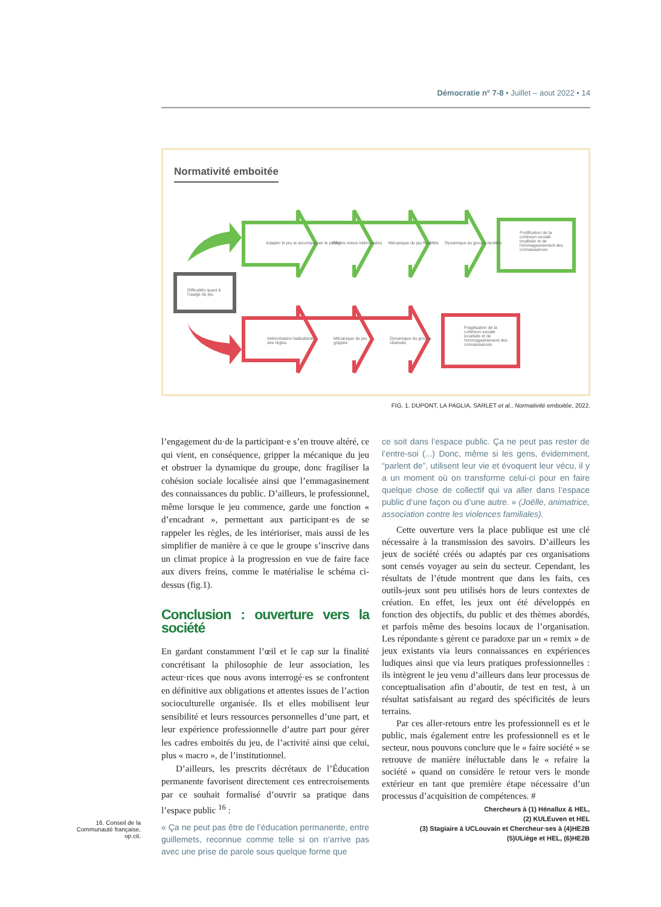Démocratie n° 7-8 • Juillet – aout 2022 • 14
Normativité emboitée
Adapter le jeu et accompagner le public
Règles mieux intériorisées Mécanique du jeu fluidifiée Dynamique du groupe facilitée
Fortification de la cohésion sociale localisée et de l'emmagasinement des connaissances
Difficultés quant à l'usage du jeu
Intériorisation balbutiante des règles
Mécanique du jeu grippée
Dynamique du groupe obstruée
Fragilisation de la cohésion sociale localisée et de l'emmagasinement des connaissances
FIG. 1. DUPONT, LA PAGLIA, SARLET et al., Normativité emboitée, 2022.
l’engagement du·de la participant·e s’en trouve altéré, ce qui vient, en conséquence, gripper la mécanique du jeu et obstruer la dynamique du groupe, donc fragiliser la cohésion sociale localisée ainsi que l’emmagasinement des connaissances du public. D’ailleurs, le professionnel, même lorsque le jeu commence, garde une fonction « d’encadrant », permettant aux participant·es de se rappeler les règles, de les intérioriser, mais aussi de les simplifier de manière à ce que le groupe s’inscrive dans un climat propice à la progression en vue de faire face aux divers freins, comme le matérialise le schéma ci-dessus (fig.1).
Conclusion : ouverture vers la société
En gardant constamment l’œil et le cap sur la finalité concrétisant la philosophie de leur association, les acteur·rices que nous avons interrogé·es se confrontent en définitive aux obligations et attentes issues de l’action socioculturelle organisée. Ils et elles mobilisent leur sensibilité et leurs ressources personnelles d’une part, et leur expérience professionnelle d’autre part pour gérer les cadres emboités du jeu, de l’activité ainsi que celui, plus « macro », de l’institutionnel.
D’ailleurs, les prescrits décrétaux de l’Éducation permanente favorisent directement ces entrecroisements par ce souhait formalisé d’ouvrir sa pratique dans l’espace public <sup>16</sup> :
« Ça ne peut pas être de l’éducation permanente, entre guillemets, reconnue comme telle si on n’arrive pas avec une prise de parole sous quelque forme que
ce soit dans l’espace public. Ça ne peut pas rester de l’entre-soi (...) Donc, même si les gens, évidemment, “parlent de”, utilisent leur vie et évoquent leur vécu, il y a un moment où on transforme celui-ci pour en faire quelque chose de collectif qui va aller dans l’espace public d’une façon ou d’une autre. » (Joëlle, animatrice, association contre les violences familiales).
Cette ouverture vers la place publique est une clé nécessaire à la transmission des savoirs. D’ailleurs les jeux de société créés ou adaptés par ces organisations sont censés voyager au sein du secteur. Cependant, les résultats de l’étude montrent que dans les faits, ces outils-jeux sont peu utilisés hors de leurs contextes de création. En effet, les jeux ont été développés en fonction des objectifs, du public et des thèmes abordés, et parfois même des besoins locaux de l’organisation. Les répondante s gèrent ce paradoxe par un « remix » de jeux existants via leurs connaissances en expériences ludiques ainsi que via leurs pratiques professionnelles : ils intègrent le jeu venu d’ailleurs dans leur processus de conceptualisation afin d’aboutir, de test en test, à un résultat satisfaisant au regard des spécificités de leurs terrains.
Par ces aller-retours entre les professionnell es et le public, mais également entre les professionnell es et le secteur, nous pouvons conclure que le « faire société » se retrouve de manière inéluctable dans le « refaire la société » quand on considère le retour vers le monde extérieur en tant que première étape nécessaire d’un processus d’acquisition de compétences. #
Chercheurs à (1) Hénallux & HEL,
(2) KULEuven et HEL
(3) Stagiaire à UCLouvain et Chercheur·ses à (4)HE2B
(5)ULiège et HEL, (6)HE2B
16. Conseil de la Communauté française, op.cit.